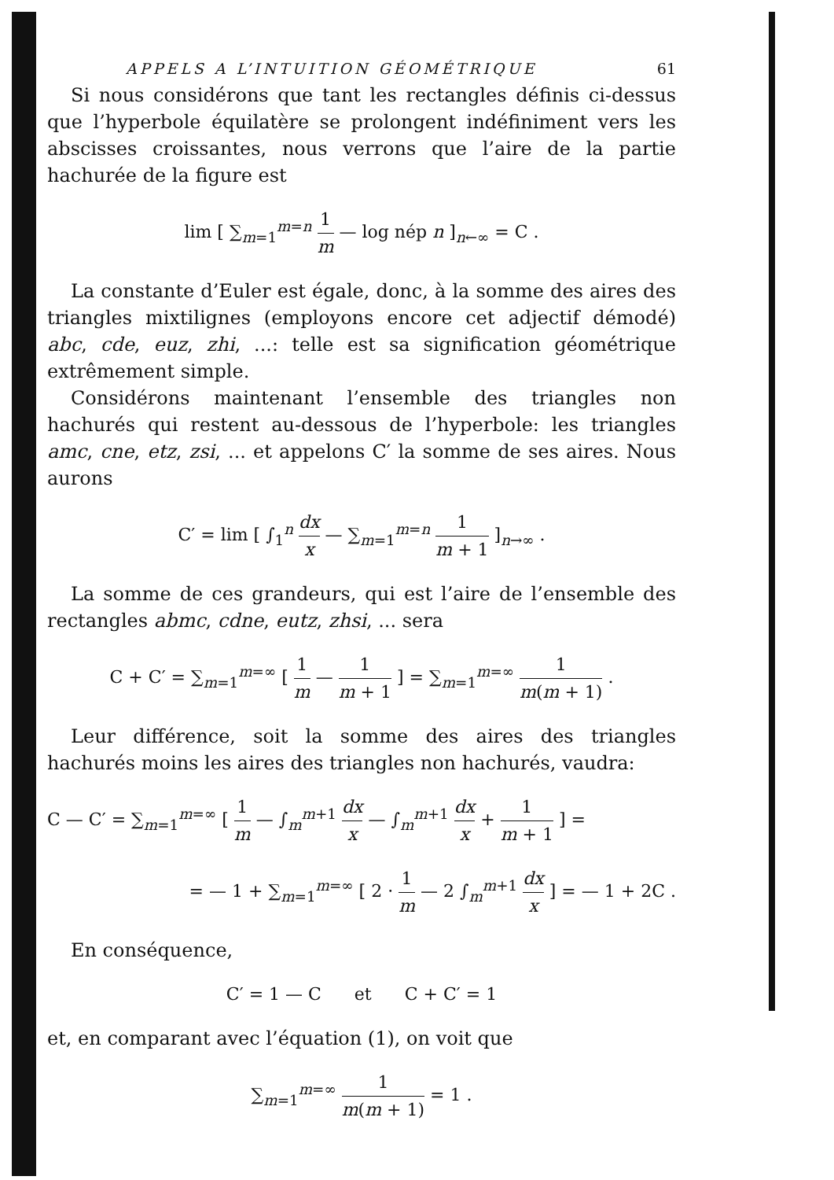APPELS A L’INTUITION GÉOMÉTRIQUE 61
Si nous considérons que tant les rectangles définis ci-dessus que l’hyperbole équilatère se prolongent indéfiniment vers les abscisses croissantes, nous verrons que l’aire de la partie hachurée de la figure est
lim [ ∑<sub>m=1</sub><sup>m=n</sup> 1 m — log nép n ]<sub>n←∞</sub> = C .
La constante d’Euler est égale, donc, à la somme des aires des triangles mixtilignes (employons encore cet adjectif démodé) abc, cde, euz, zhi, ...: telle est sa signification géométrique extrêmement simple.
Considérons maintenant l’ensemble des triangles non hachurés qui restent au-dessous de l’hyperbole: les triangles amc, cne, etz, zsi, ... et appelons C′ la somme de ses aires. Nous aurons
C′ = lim [ ∫<sub>1</sub><sup>n</sup> dx x — ∑<sub>m=1</sub><sup>m=n</sup> 1 m + 1 ]<sub>n→∞</sub> .
La somme de ces grandeurs, qui est l’aire de l’ensemble des rectangles abmc, cdne, eutz, zhsi, ... sera
C + C′ = ∑<sub>m=1</sub><sup>m=∞</sup> [ 1 m — 1 m + 1 ] = ∑<sub>m=1</sub><sup>m=∞</sup> 1 m(m + 1) .
Leur différence, soit la somme des aires des triangles hachurés moins les aires des triangles non hachurés, vaudra:
C — C′ = ∑<sub>m=1</sub><sup>m=∞</sup> [ 1 m — ∫<sub>m</sub><sup>m+1</sup> dx x — ∫<sub>m</sub><sup>m+1</sup> dx x + 1 m + 1 ] =
= — 1 + ∑<sub>m=1</sub><sup>m=∞</sup> [ 2 · 1 m — 2 ∫<sub>m</sub><sup>m+1</sup> dx x ] = — 1 + 2C .
En conséquence,
C′ = 1 — C et C + C′ = 1
et, en comparant avec l’équation (1), on voit que
∑<sub>m=1</sub><sup>m=∞</sup> 1 m(m + 1) = 1 .